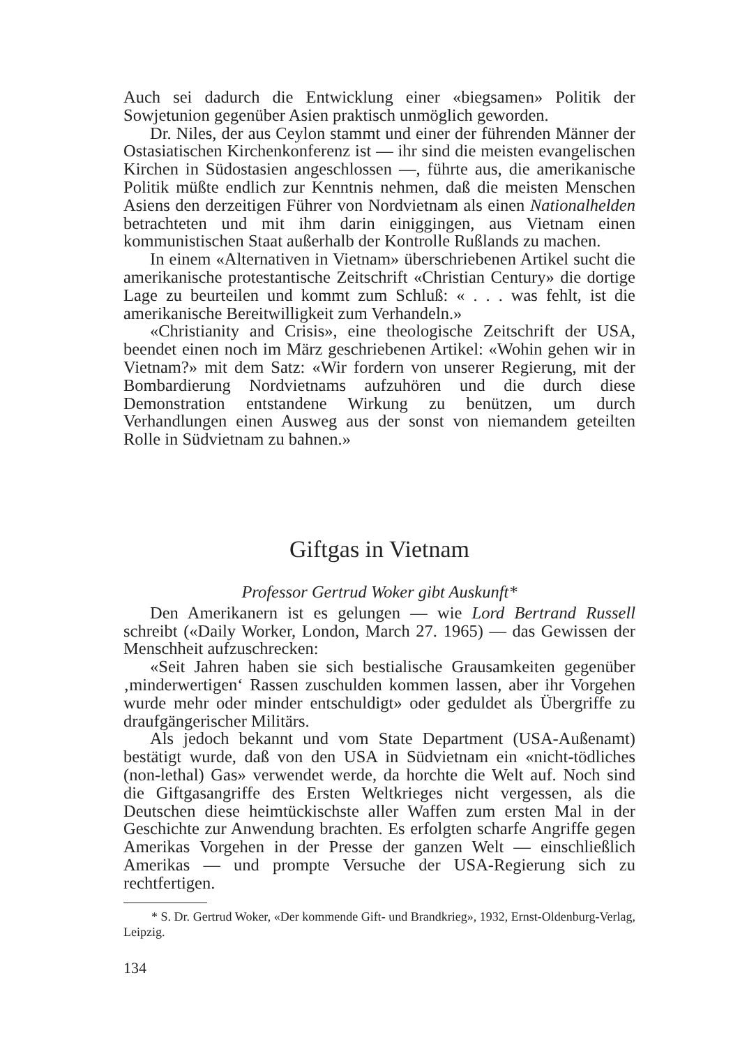Auch sei dadurch die Entwicklung einer «biegsamen» Politik der Sowjetunion gegenüber Asien praktisch unmöglich geworden.
Dr. Niles, der aus Ceylon stammt und einer der führenden Männer der Ostasiatischen Kirchenkonferenz ist — ihr sind die meisten evangelischen Kirchen in Südostasien angeschlossen —, führte aus, die amerikanische Politik müßte endlich zur Kenntnis nehmen, daß die meisten Menschen Asiens den derzeitigen Führer von Nordvietnam als einen Nationalhelden betrachteten und mit ihm darin einiggingen, aus Vietnam einen kommunistischen Staat außerhalb der Kontrolle Rußlands zu machen.
In einem «Alternativen in Vietnam» überschriebenen Artikel sucht die amerikanische protestantische Zeitschrift «Christian Century» die dortige Lage zu beurteilen und kommt zum Schluß: « . . . was fehlt, ist die amerikanische Bereitwilligkeit zum Verhandeln.»
«Christianity and Crisis», eine theologische Zeitschrift der USA, beendet einen noch im März geschriebenen Artikel: «Wohin gehen wir in Vietnam?» mit dem Satz: «Wir fordern von unserer Regierung, mit der Bombardierung Nordvietnams aufzuhören und die durch diese Demonstration entstandene Wirkung zu benützen, um durch Verhandlungen einen Ausweg aus der sonst von niemandem geteilten Rolle in Südvietnam zu bahnen.»
Giftgas in Vietnam
Professor Gertrud Woker gibt Auskunft*
Den Amerikanern ist es gelungen — wie Lord Bertrand Russell schreibt («Daily Worker, London, March 27. 1965) — das Gewissen der Menschheit aufzuschrecken:
«Seit Jahren haben sie sich bestialische Grausamkeiten gegenüber ‚minderwertigen‘ Rassen zuschulden kommen lassen, aber ihr Vorgehen wurde mehr oder minder entschuldigt» oder geduldet als Übergriffe zu draufgängerischer Militärs.
Als jedoch bekannt und vom State Department (USA-Außenamt) bestätigt wurde, daß von den USA in Südvietnam ein «nicht-tödliches (non-lethal) Gas» verwendet werde, da horchte die Welt auf. Noch sind die Giftgasangriffe des Ersten Weltkrieges nicht vergessen, als die Deutschen diese heimtückischste aller Waffen zum ersten Mal in der Geschichte zur Anwendung brachten. Es erfolgten scharfe Angriffe gegen Amerikas Vorgehen in der Presse der ganzen Welt — einschließlich Amerikas — und prompte Versuche der USA-Regierung sich zu rechtfertigen.
* S. Dr. Gertrud Woker, «Der kommende Gift- und Brandkrieg», 1932, Ernst-Oldenburg-Verlag, Leipzig.
134